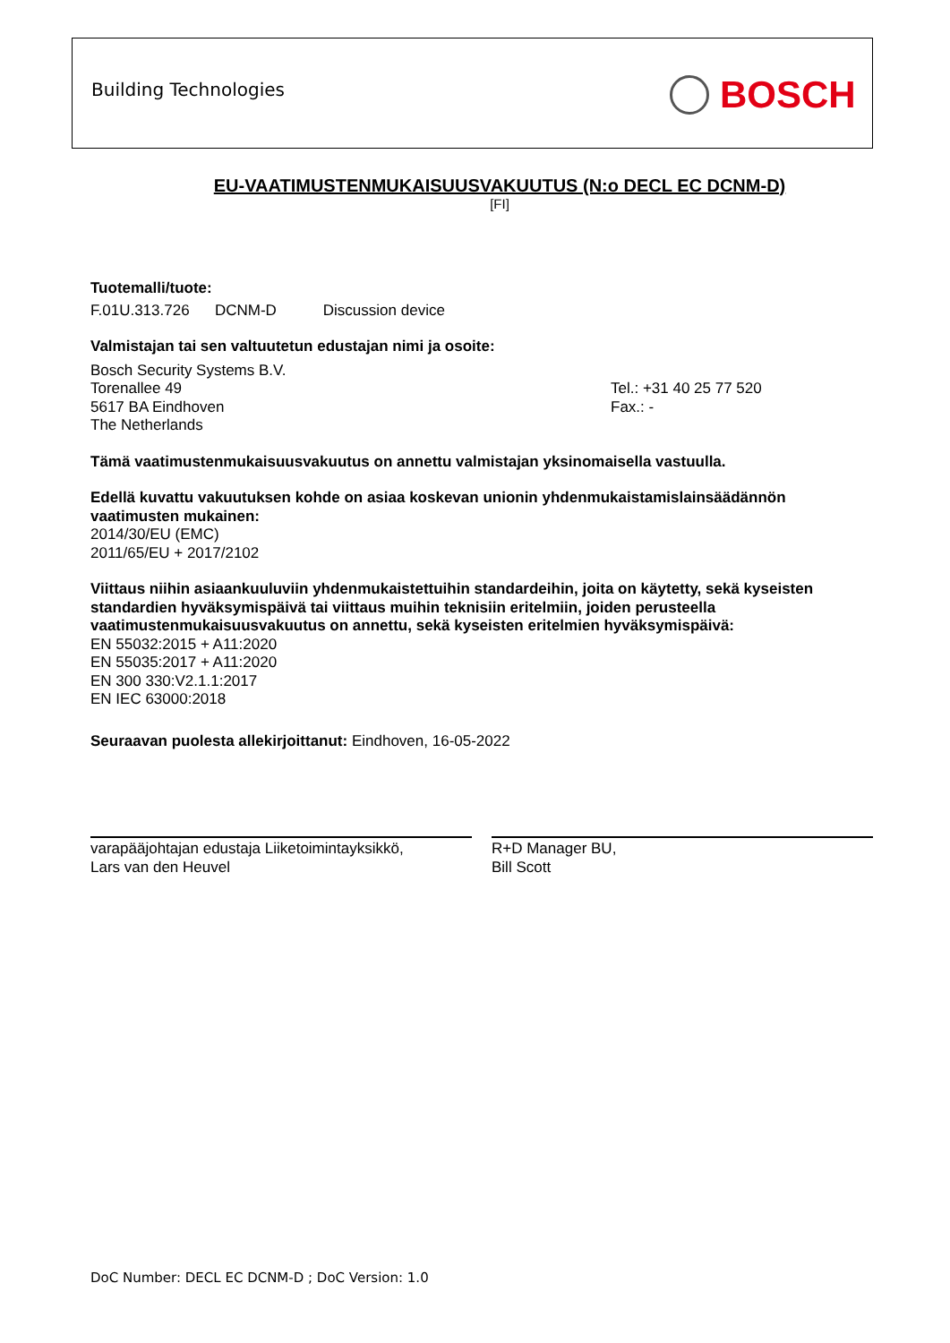Building Technologies BOSCH
EU-VAATIMUSTENMUKAISUUSVAKUUTUS (N:o DECL EC DCNM-D)
[FI]
Tuotemalli/tuote:
F.01U.313.726 DCNM-D Discussion device
Valmistajan tai sen valtuutetun edustajan nimi ja osoite:
Bosch Security Systems B.V.
Torenallee 49
5617 BA Eindhoven
The Netherlands
Tel.: +31 40 25 77 520
Fax.: -
Tämä vaatimustenmukaisuusvakuutus on annettu valmistajan yksinomaisella vastuulla.
Edellä kuvattu vakuutuksen kohde on asiaa koskevan unionin yhdenmukaistamislainsäädännön vaatimusten mukainen:
2014/30/EU (EMC)
2011/65/EU + 2017/2102
Viittaus niihin asiaankuuluviin yhdenmukaistettuihin standardeihin, joita on käytetty, sekä kyseisten standardien hyväksymispäivä tai viittaus muihin teknisiin eritelmiin, joiden perusteella vaatimustenmukaisuusvakuutus on annettu, sekä kyseisten eritelmien hyväksymispäivä:
EN 55032:2015 + A11:2020
EN 55035:2017 + A11:2020
EN 300 330:V2.1.1:2017
EN IEC 63000:2018
Seuraavan puolesta allekirjoittanut: Eindhoven, 16-05-2022
varapääjohtajan edustaja Liiketoimintayksikkö,
Lars van den Heuvel
R+D Manager BU,
Bill Scott
DoC Number: DECL EC DCNM-D ; DoC Version: 1.0